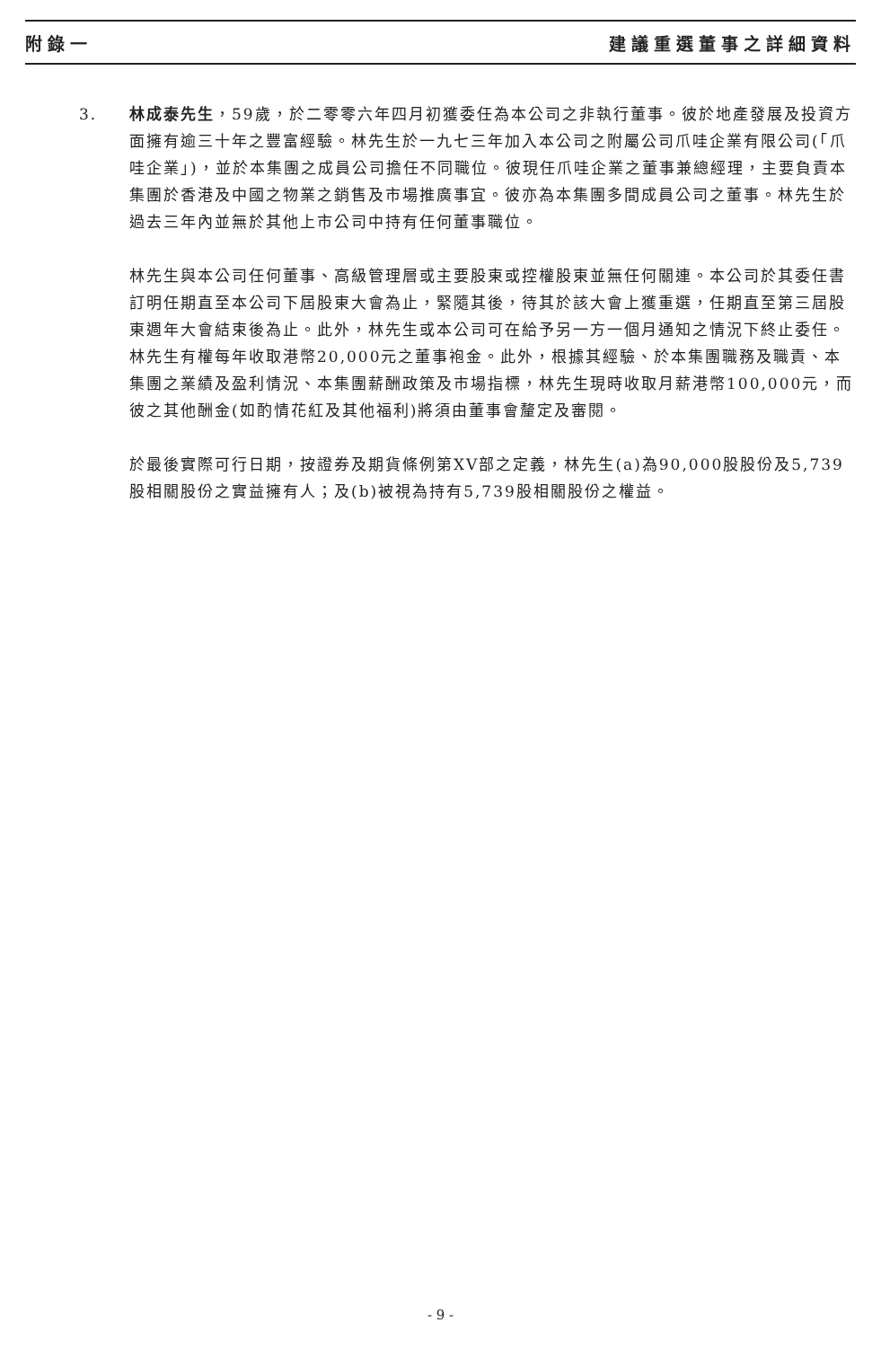附錄一 建議重選董事之詳細資料
3. 林成泰先生，59歲，於二零零六年四月初獲委任為本公司之非執行董事。彼於地產發展及投資方面擁有逾三十年之豐富經驗。林先生於一九七三年加入本公司之附屬公司爪哇企業有限公司(「爪哇企業」)，並於本集團之成員公司擔任不同職位。彼現任爪哇企業之董事兼總經理，主要負責本集團於香港及中國之物業之銷售及市場推廣事宜。彼亦為本集團多間成員公司之董事。林先生於過去三年內並無於其他上市公司中持有任何董事職位。
林先生與本公司任何董事、高級管理層或主要股東或控權股東並無任何關連。本公司於其委任書訂明任期直至本公司下屆股東大會為止，緊隨其後，待其於該大會上獲重選，任期直至第三屆股東週年大會結束後為止。此外，林先生或本公司可在給予另一方一個月通知之情況下終止委任。林先生有權每年收取港幣20,000元之董事袍金。此外，根據其經驗、於本集團職務及職責、本集團之業績及盈利情況、本集團薪酬政策及市場指標，林先生現時收取月薪港幣100,000元，而彼之其他酬金(如酌情花紅及其他福利)將須由董事會釐定及審閱。
於最後實際可行日期，按證券及期貨條例第XV部之定義，林先生(a)為90,000股股份及5,739股相關股份之實益擁有人；及(b)被視為持有5,739股相關股份之權益。
- 9 -